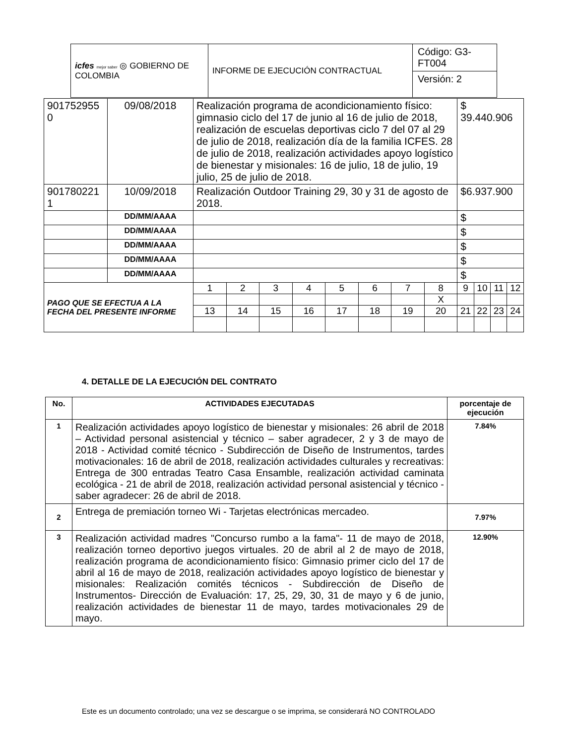| icfes mejor saber ◎ GOBIERNO DE COLOMBIA | INFORME DE EJECUCIÓN CONTRACTUAL | Código: G3-FT004 |
| | | Versión: 2 |
| 901752955 0 | 09/08/2018 | Realización programa de acondicionamiento físico: gimnasio ciclo del 17 de junio al 16 de julio de 2018, realización de escuelas deportivas ciclo 7 del 07 al 29 de julio de 2018, realización día de la familia ICFES. 28 de julio de 2018, realización actividades apoyo logístico de bienestar y misionales: 16 de julio, 18 de julio, 19 julio, 25 de julio de 2018. | | | | | | | | $ 39.440.906 | | | |
| 901780221 1 | 10/09/2018 | Realización Outdoor Training 29, 30 y 31 de agosto de 2018. | | | | | | | | $6.937.900 | | | |
| | DD/MM/AAAA | | | | | | | | | $ | | | |
| | DD/MM/AAAA | | | | | | | | | $ | | | |
| | DD/MM/AAAA | | | | | | | | | $ | | | |
| | DD/MM/AAAA | | | | | | | | | $ | | | |
| | DD/MM/AAAA | | | | | | | | | $ | | | |
| PAGO QUE SE EFECTUA A LA FECHA DEL PRESENTE INFORME | | 1 | 2 | 3 | 4 | 5 | 6 | 7 | 8 | 9 | 10 | 11 | 12 |
| | | | | | | | | | X | | | | |
| | | 13 | 14 | 15 | 16 | 17 | 18 | 19 | 20 | 21 | 22 | 23 | 24 |
4. DETALLE DE LA EJECUCIÓN DEL CONTRATO
| No. | ACTIVIDADES EJECUTADAS | porcentaje de ejecución |
| --- | --- | --- |
| 1 | Realización actividades apoyo logístico de bienestar y misionales: 26 abril de 2018 – Actividad personal asistencial y técnico – saber agradecer, 2 y 3 de mayo de 2018 - Actividad comité técnico - Subdirección de Diseño de Instrumentos, tardes motivacionales: 16 de abril de 2018, realización actividades culturales y recreativas: Entrega de 300 entradas Teatro Casa Ensamble, realización actividad caminata ecológica - 21 de abril de 2018, realización actividad personal asistencial y técnico - saber agradecer: 26 de abril de 2018. | 7.84% |
| 2 | Entrega de premiación torneo Wi - Tarjetas electrónicas mercadeo. | 7.97% |
| 3 | Realización actividad madres "Concurso rumbo a la fama"- 11 de mayo de 2018, realización torneo deportivo juegos virtuales. 20 de abril al 2 de mayo de 2018, realización programa de acondicionamiento físico: Gimnasio primer ciclo del 17 de abril al 16 de mayo de 2018, realización actividades apoyo logístico de bienestar y misionales: Realización comités técnicos - Subdirección de Diseño de Instrumentos- Dirección de Evaluación: 17, 25, 29, 30, 31 de mayo y 6 de junio, realización actividades de bienestar 11 de mayo, tardes motivacionales 29 de mayo. | 12.90% |
Este es un documento controlado; una vez se descargue o se imprima, se considerará NO CONTROLADO